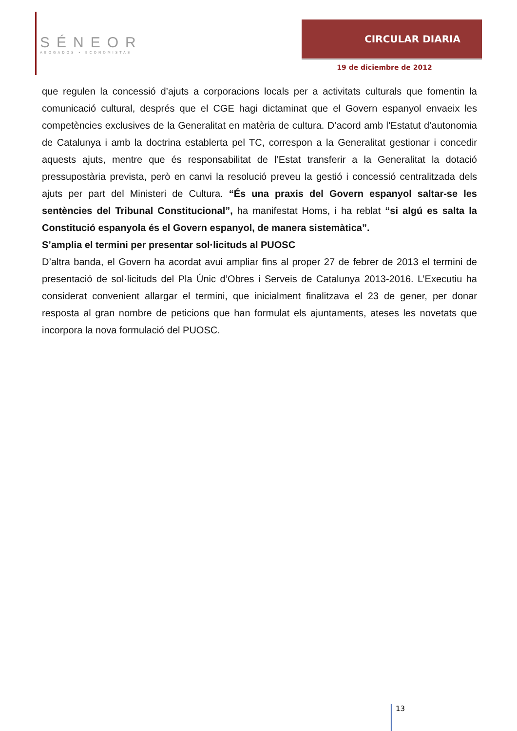SÉNEOR
ABOGADOS • ECONOMISTAS
CIRCULAR DIARIA
19 de diciembre de 2012
que regulen la concessió d’ajuts a corporacions locals per a activitats culturals que fomentin la comunicació cultural, després que el CGE hagi dictaminat que el Govern espanyol envaeix les competències exclusives de la Generalitat en matèria de cultura. D’acord amb l’Estatut d’autonomia de Catalunya i amb la doctrina establerta pel TC, correspon a la Generalitat gestionar i concedir aquests ajuts, mentre que és responsabilitat de l’Estat transferir a la Generalitat la dotació pressupostària prevista, però en canvi la resolució preveu la gestió i concessió centralitzada dels ajuts per part del Ministeri de Cultura. “És una praxis del Govern espanyol saltar-se les sentències del Tribunal Constitucional”, ha manifestat Homs, i ha reblat “si algú es salta la Constitució espanyola és el Govern espanyol, de manera sistemàtica”.
S’amplia el termini per presentar sol·licituds al PUOSC
D’altra banda, el Govern ha acordat avui ampliar fins al proper 27 de febrer de 2013 el termini de presentació de sol·licituds del Pla Únic d’Obres i Serveis de Catalunya 2013-2016. L’Executiu ha considerat convenient allargar el termini, que inicialment finalitzava el 23 de gener, per donar resposta al gran nombre de peticions que han formulat els ajuntaments, ateses les novetats que incorpora la nova formulació del PUOSC.
13